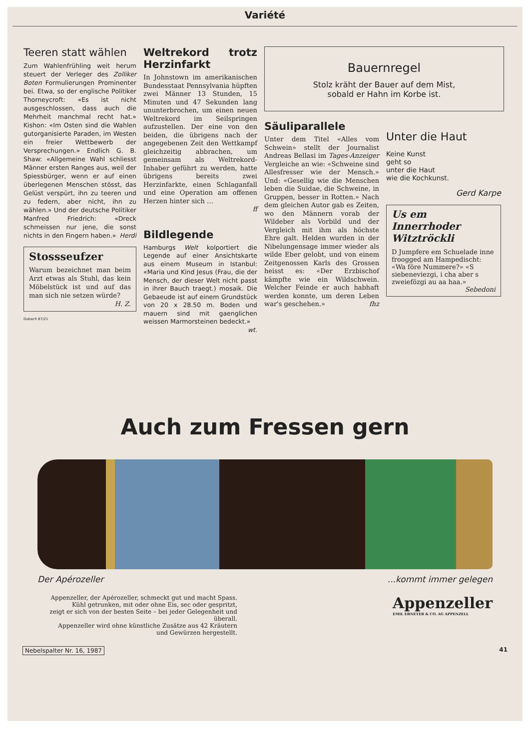Variété
Teeren statt wählen
Zum Wahlenfrühling weit herum steuert der Verleger des Zolliker Boten Formulierungen Prominenter bei. Etwa, so der englische Politiker Thorneycroft: «Es ist nicht ausgeschlossen, dass auch die Mehrheit manchmal recht hat.» Kishon: «Im Osten sind die Wahlen gutorganisierte Paraden, im Westen ein freier Wettbewerb der Versprechungen.» Endlich G. B. Shaw: «Allgemeine Wahl schliesst Männer ersten Ranges aus, weil der Spiessbürger, wenn er auf einen überlegenen Menschen stösst, das Gelüst verspürt, ihn zu teeren und zu federn, aber nicht, ihn zu wählen.» Und der deutsche Politiker Manfred Friedrich: «Dreck schmeissen nur jene, die sonst nichts in den Fingern haben.» Herdi
Stossseufzer
Warum bezeichnet man beim Arzt etwas als Stuhl, das kein Möbelstück ist und auf das man sich nie setzen würde?
H. Z.
Dubach 87/21
Weltrekord trotz Herzinfarkt
In Johnstown im amerikanischen Bundesstaat Pennsylvania hüpften zwei Männer 13 Stunden, 15 Minuten und 47 Sekunden lang ununterbrochen, um einen neuen Weltrekord im Seilspringen aufzustellen. Der eine von den beiden, die übrigens nach der angegebenen Zeit den Wettkampf gleichzeitig abbrachen, um gemeinsam als Weltrekord-Inhaber geführt zu werden, hatte übrigens bereits zwei Herzinfarkte, einen Schlaganfall und eine Operation am offenen Herzen hinter sich …
ff
Bildlegende
Hamburgs Welt kolportiert die Legende auf einer Ansichtskarte aus einem Museum in Istanbul: «Maria und Kind Jesus (Frau, die der Mensch, der dieser Welt nicht passt in ihrer Bauch traegt.) mosaik. Die Gebaeude ist auf einem Grundstück von 20 x 28.50 m. Boden und mauern sind mit gaenglichen weissen Marmorsteinen bedeckt.» wt.
Bauernregel
Stolz kräht der Bauer auf dem Mist,
sobald er Hahn im Korbe ist.
Säuliparallele
Unter dem Titel «Alles vom Schwein» stellt der Journalist Andreas Bellasi im Tages-Anzeiger Vergleiche an wie: «Schweine sind Allesfresser wie der Mensch.» Und: «Gesellig wie die Menschen leben die Suidae, die Schweine, in Gruppen, besser in Rotten.» Nach dem gleichen Autor gab es Zeiten, wo den Männern vorab der Wildeber als Vorbild und der Vergleich mit ihm als höchste Ehre galt. Helden wurden in der Nibelungensage immer wieder als wilde Eber gelobt, und von einem Zeitgenossen Karls des Grossen heisst es: «Der Erzbischof kämpfte wie ein Wildschwein. Welcher Feinde er auch habhaft werden konnte, um deren Leben war's geschehen.» fhz
Unter die Haut
Keine Kunst
geht so
unter die Haut
wie die Kochkunst.
Gerd Karpe
Us em
Innerrhoder
Witztröckli
D Jumpfere em Schuelade inne froogged am Hampedischt: «Wa före Nummere?» «S siebeneviezgi, i cha aber s zweiefözgi au aa haa.»
Sebedoni
Auch zum Fressen gern
Der Apérozeller...kommt immer gelegen
Appenzeller, der Apérozeller, schmeckt gut und macht Spass.
Kühl getrunken, mit oder ohne Eis, sec oder gespritzt,
zeigt er sich von der besten Seite – bei jeder Gelegenheit und überall.
Appenzeller wird ohne künstliche Zusätze aus 42 Kräutern
und Gewürzen hergestellt.
Appenzeller
EMIL EBNETER & CO. AG APPENZELL
Nebelspalter Nr. 16, 1987 41